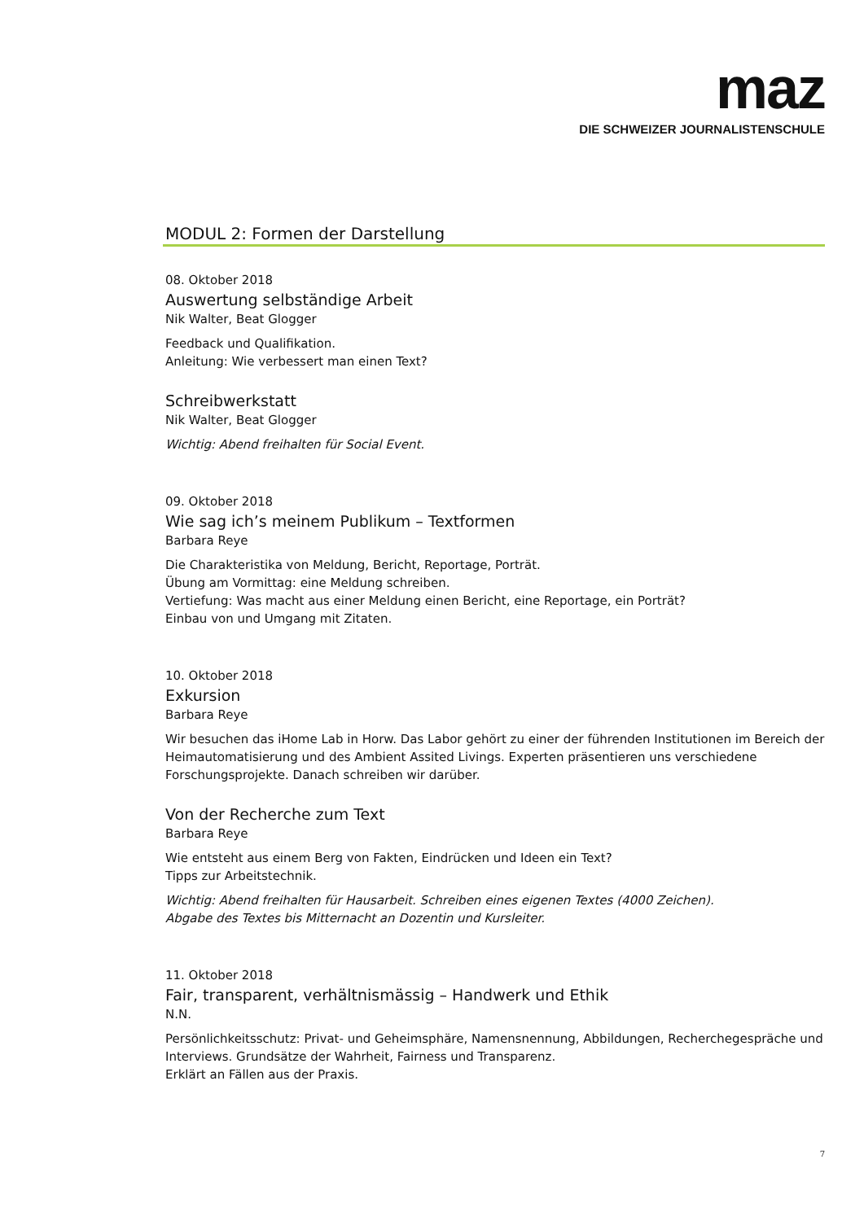maz
DIE SCHWEIZER JOURNALISTENSCHULE
MODUL 2: Formen der Darstellung
08. Oktober 2018
Auswertung selbständige Arbeit
Nik Walter, Beat Glogger
Feedback und Qualifikation.
Anleitung: Wie verbessert man einen Text?
Schreibwerkstatt
Nik Walter, Beat Glogger
Wichtig: Abend freihalten für Social Event.
09. Oktober 2018
Wie sag ich’s meinem Publikum – Textformen
Barbara Reye
Die Charakteristika von Meldung, Bericht, Reportage, Porträt.
Übung am Vormittag: eine Meldung schreiben.
Vertiefung: Was macht aus einer Meldung einen Bericht, eine Reportage, ein Porträt?
Einbau von und Umgang mit Zitaten.
10. Oktober 2018
Exkursion
Barbara Reye
Wir besuchen das iHome Lab in Horw. Das Labor gehört zu einer der führenden Institutionen im Bereich der Heimautomatisierung und des Ambient Assited Livings. Experten präsentieren uns verschiedene Forschungsprojekte. Danach schreiben wir darüber.
Von der Recherche zum Text
Barbara Reye
Wie entsteht aus einem Berg von Fakten, Eindrücken und Ideen ein Text?
Tipps zur Arbeitstechnik.
Wichtig: Abend freihalten für Hausarbeit. Schreiben eines eigenen Textes (4000 Zeichen).
Abgabe des Textes bis Mitternacht an Dozentin und Kursleiter.
11. Oktober 2018
Fair, transparent, verhältnismässig – Handwerk und Ethik
N.N.
Persönlichkeitsschutz: Privat- und Geheimsphäre, Namensnennung, Abbildungen, Recherchegespräche und Interviews. Grundsätze der Wahrheit, Fairness und Transparenz.
Erklärt an Fällen aus der Praxis.
7